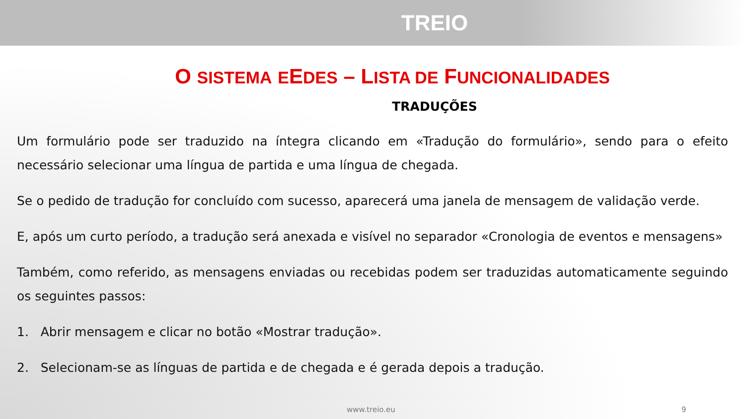TREIO
O SISTEMA EEDES – LISTA DE FUNCIONALIDADES
TRADUÇÕES
Um formulário pode ser traduzido na íntegra clicando em «Tradução do formulário», sendo para o efeito necessário selecionar uma língua de partida e uma língua de chegada.
Se o pedido de tradução for concluído com sucesso, aparecerá uma janela de mensagem de validação verde.
E, após um curto período, a tradução será anexada e visível no separador «Cronologia de eventos e mensagens»
Também, como referido, as mensagens enviadas ou recebidas podem ser traduzidas automaticamente seguindo os seguintes passos:
1. Abrir mensagem e clicar no botão «Mostrar tradução».
2. Selecionam-se as línguas de partida e de chegada e é gerada depois a tradução.
www.treio.eu 9